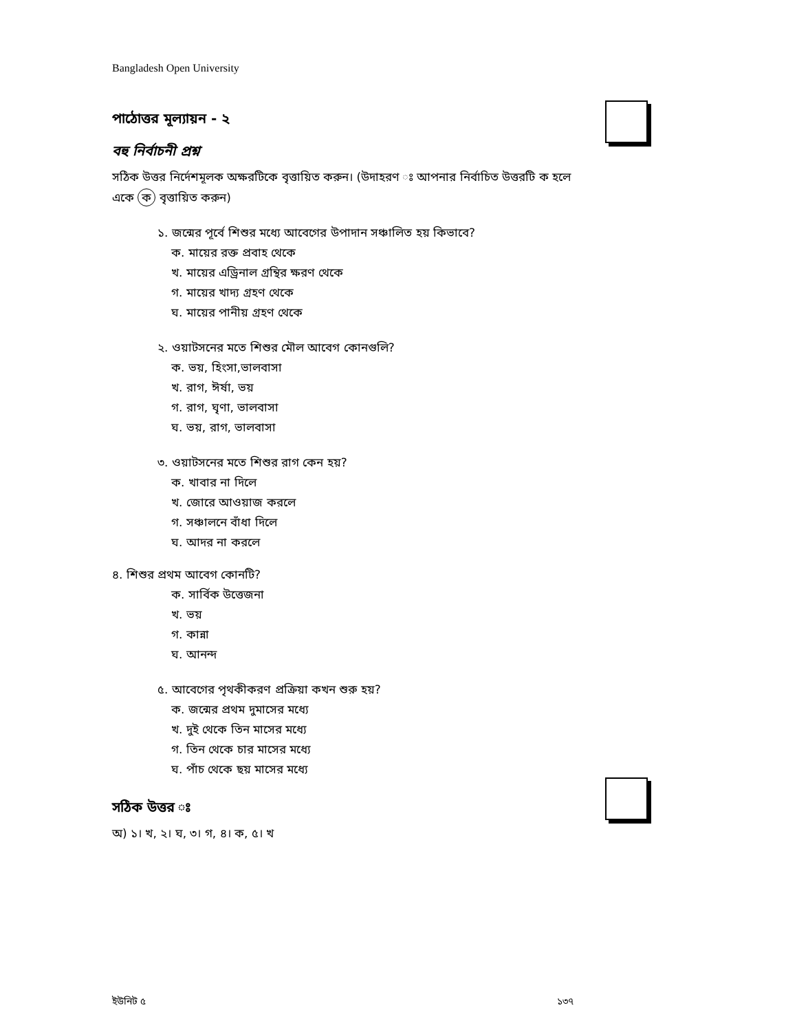Bangladesh Open University
পাঠোত্তর মূল্যায়ন - ২
বহু নির্বাচনী প্রশ্ন
সঠিক উত্তর নির্দেশমূলক অক্ষরটিকে বৃত্তায়িত করুন। (উদাহরণ ঃ আপনার নির্বাচিত উত্তরটি ক হলে একে ক বৃত্তায়িত করুন)
১. জন্মের পূর্বে শিশুর মধ্যে আবেগের উপাদান সঞ্চালিত হয় কিভাবে?
ক. মায়ের রক্ত প্রবাহ থেকে
খ. মায়ের এড্রিনাল গ্রন্থির ক্ষরণ থেকে
গ. মায়ের খাদ্য গ্রহণ থেকে
ঘ. মায়ের পানীয় গ্রহণ থেকে
২. ওয়াটসনের মতে শিশুর মৌল আবেগ কোনগুলি?
ক. ভয়, হিংসা,ভালবাসা
খ. রাগ, ঈর্ষা, ভয়
গ. রাগ, ঘৃণা, ভালবাসা
ঘ. ভয়, রাগ, ভালবাসা
৩. ওয়াটসনের মতে শিশুর রাগ কেন হয়?
ক. খাবার না দিলে
খ. জোরে আওয়াজ করলে
গ. সঞ্চালনে বাঁধা দিলে
ঘ. আদর না করলে
৪. শিশুর প্রথম আবেগ কোনটি?
ক. সার্বিক উত্তেজনা
খ. ভয়
গ. কান্না
ঘ. আনন্দ
৫. আবেগের পৃথকীকরণ প্রক্রিয়া কখন শুরু হয়?
ক. জন্মের প্রথম দুমাসের মধ্যে
খ. দুই থেকে তিন মাসের মধ্যে
গ. তিন থেকে চার মাসের মধ্যে
ঘ. পাঁচ থেকে ছয় মাসের মধ্যে
সঠিক উত্তর ঃ
অ) ১। খ, ২। ঘ, ৩। গ, ৪। ক, ৫। খ
ইউনিট ৫ ১৩৭